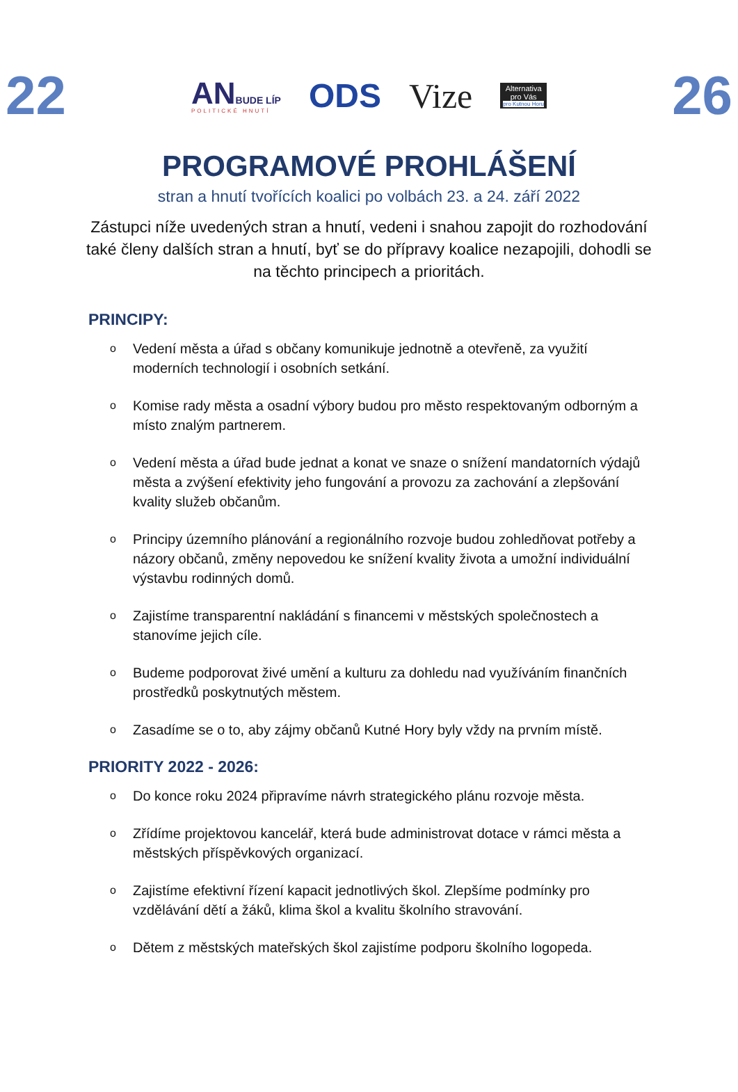22
ANBUDE LÍP
POLITICKÉ HNUTÍ
ODS Vize
Alternativa
pro Vás
pro Kutnou Horu
26
PROGRAMOVÉ PROHLÁŠENÍ
stran a hnutí tvořících koalici po volbách 23. a 24. září 2022
Zástupci níže uvedených stran a hnutí, vedeni i snahou zapojit do rozhodování také členy dalších stran a hnutí, byť se do přípravy koalice nezapojili, dohodli se na těchto principech a prioritách.
PRINCIPY:
o Vedení města a úřad s občany komunikuje jednotně a otevřeně, za využití moderních technologií i osobních setkání.
o Komise rady města a osadní výbory budou pro město respektovaným odborným a místo znalým partnerem.
o Vedení města a úřad bude jednat a konat ve snaze o snížení mandatorních výdajů města a zvýšení efektivity jeho fungování a provozu za zachování a zlepšování kvality služeb občanům.
o Principy územního plánování a regionálního rozvoje budou zohledňovat potřeby a názory občanů, změny nepovedou ke snížení kvality života a umožní individuální výstavbu rodinných domů.
o Zajistíme transparentní nakládání s financemi v městských společnostech a stanovíme jejich cíle.
o Budeme podporovat živé umění a kulturu za dohledu nad využíváním finančních prostředků poskytnutých městem.
o Zasadíme se o to, aby zájmy občanů Kutné Hory byly vždy na prvním místě.
PRIORITY 2022 - 2026:
o Do konce roku 2024 připravíme návrh strategického plánu rozvoje města.
o Zřídíme projektovou kancelář, která bude administrovat dotace v rámci města a městských příspěvkových organizací.
o Zajistíme efektivní řízení kapacit jednotlivých škol. Zlepšíme podmínky pro vzdělávání dětí a žáků, klima škol a kvalitu školního stravování.
o Dětem z městských mateřských škol zajistíme podporu školního logopeda.